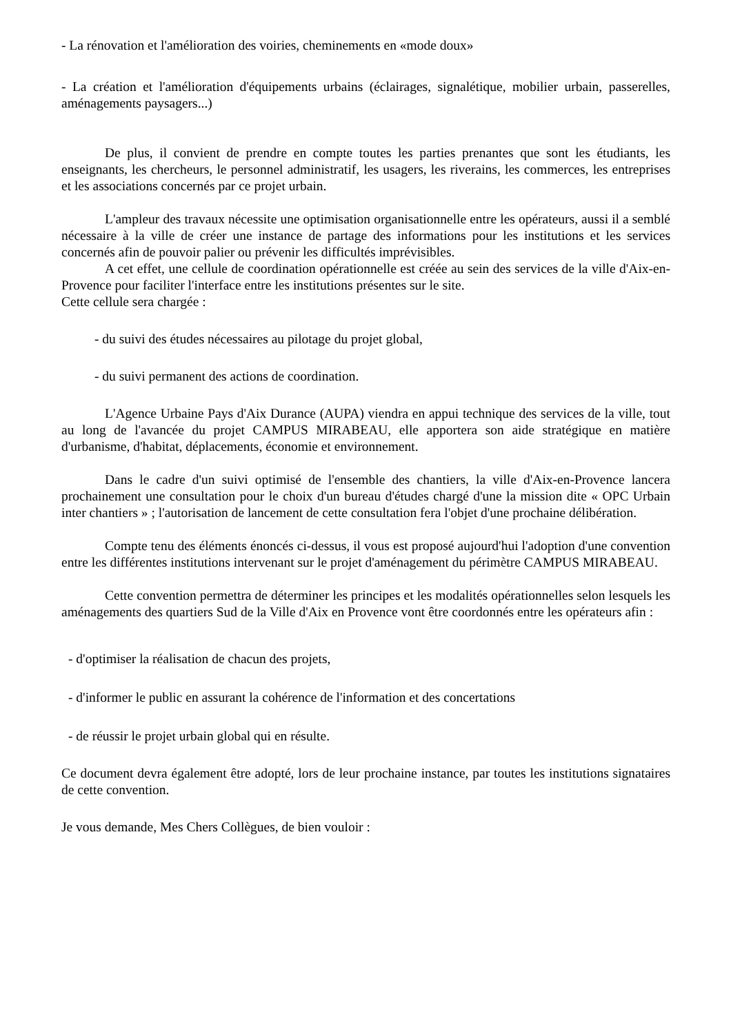- La rénovation et l'amélioration des voiries, cheminements en «mode doux»
- La création et l'amélioration d'équipements urbains (éclairages, signalétique, mobilier urbain, passerelles, aménagements paysagers...)
De plus, il convient de prendre en compte toutes les parties prenantes que sont les étudiants, les enseignants, les chercheurs, le personnel administratif, les usagers, les riverains, les commerces, les entreprises et les associations concernés par ce projet urbain.
L'ampleur des travaux nécessite une optimisation organisationnelle entre les opérateurs, aussi il a semblé nécessaire à la ville de créer une instance de partage des informations pour les institutions et les services concernés afin de pouvoir palier ou prévenir les difficultés imprévisibles.
A cet effet, une cellule de coordination opérationnelle est créée au sein des services de la ville d'Aix-en-Provence pour faciliter l'interface entre les institutions présentes sur le site.
Cette cellule sera chargée :
- du suivi des études nécessaires au pilotage du projet global,
- du suivi permanent des actions de coordination.
L'Agence Urbaine Pays d'Aix Durance (AUPA) viendra en appui technique des services de la ville, tout au long de l'avancée du projet CAMPUS MIRABEAU, elle apportera son aide stratégique en matière d'urbanisme, d'habitat, déplacements, économie et environnement.
Dans le cadre d'un suivi optimisé de l'ensemble des chantiers, la ville d'Aix-en-Provence lancera prochainement une consultation pour le choix d'un bureau d'études chargé d'une la mission dite « OPC Urbain inter chantiers » ; l'autorisation de lancement de cette consultation fera l'objet d'une prochaine délibération.
Compte tenu des éléments énoncés ci-dessus, il vous est proposé aujourd'hui l'adoption d'une convention entre les différentes institutions intervenant sur le projet d'aménagement du périmètre CAMPUS MIRABEAU.
Cette convention permettra de déterminer les principes et les modalités opérationnelles selon lesquels les aménagements des quartiers Sud de la Ville d'Aix en Provence vont être coordonnés entre les opérateurs afin :
- d'optimiser la réalisation de chacun des projets,
- d'informer le public en assurant la cohérence de l'information et des concertations
- de réussir le projet urbain global qui en résulte.
Ce document devra également être adopté, lors de leur prochaine instance, par toutes les institutions signataires de cette convention.
Je vous demande, Mes Chers Collègues, de bien vouloir :